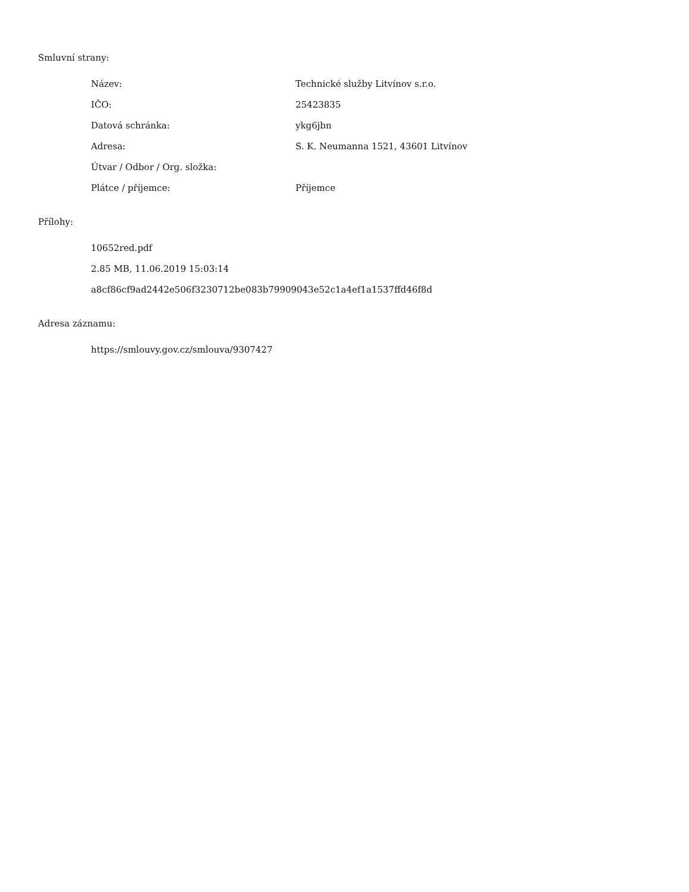Smluvní strany:
| Název: | Technické služby Litvínov s.r.o. |
| IČO: | 25423835 |
| Datová schránka: | ykg6jbn |
| Adresa: | S. K. Neumanna 1521, 43601 Litvínov |
| Útvar / Odbor / Org. složka: | |
| Plátce / příjemce: | Příjemce |
Přílohy:
10652red.pdf
2.85 MB, 11.06.2019 15:03:14
a8cf86cf9ad2442e506f3230712be083b79909043e52c1a4ef1a1537ffd46f8d
Adresa záznamu:
https://smlouvy.gov.cz/smlouva/9307427